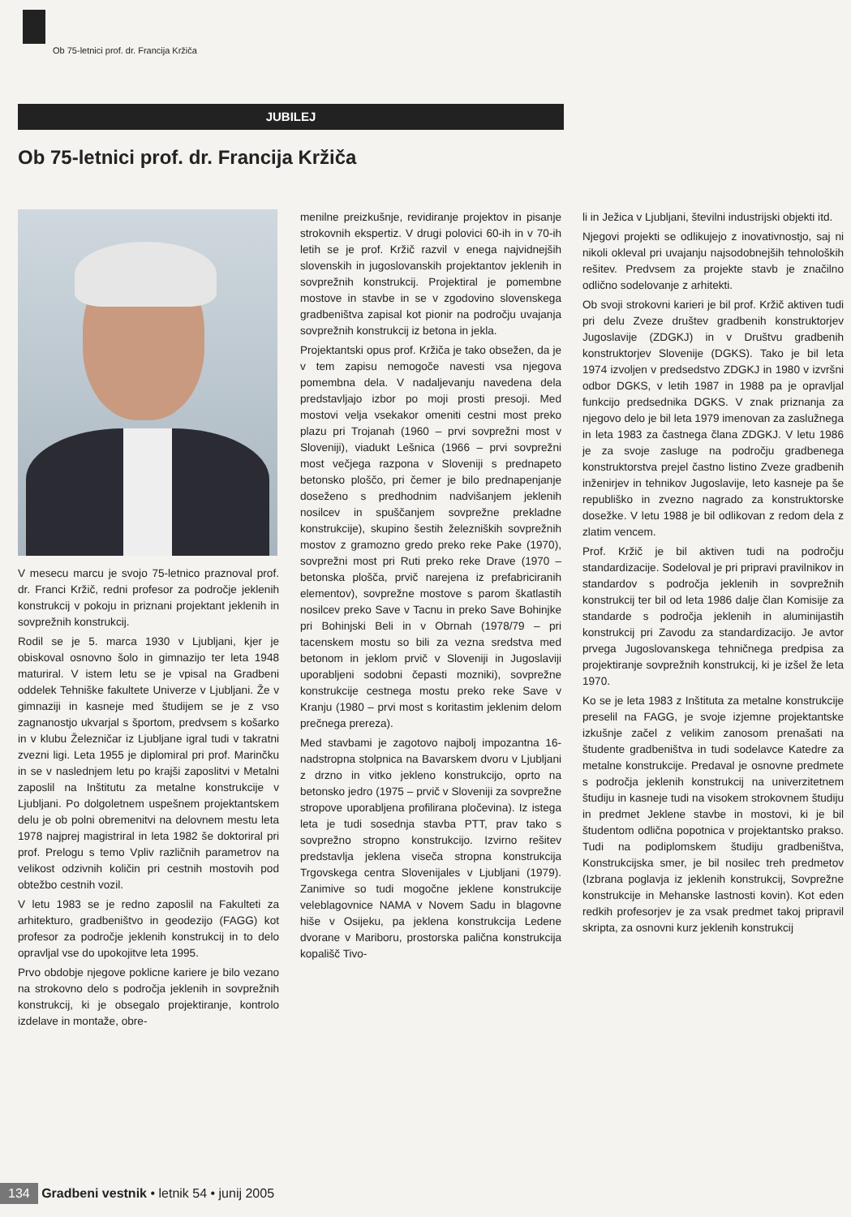Ob 75-letnici prof. dr. Francija Kržiča
JUBILEJ
Ob 75-letnici prof. dr. Francija Kržiča
V mesecu marcu je svojo 75-letnico praznoval prof. dr. Franci Kržič, redni profesor za področje jeklenih konstrukcij v pokoju in priznani projektant jeklenih in sovprežnih konstrukcij.
Rodil se je 5. marca 1930 v Ljubljani, kjer je obiskoval osnovno šolo in gimnazijo ter leta 1948 maturiral. V istem letu se je vpisal na Gradbeni oddelek Tehniške fakultete Univerze v Ljubljani. Že v gimnaziji in kasneje med študijem se je z vso zagnanostjo ukvarjal s športom, predvsem s košarko in v klubu Železničar iz Ljubljane igral tudi v takratni zvezni ligi. Leta 1955 je diplomiral pri prof. Marinčku in se v naslednjem letu po krajši zaposlitvi v Metalni zaposlil na Inštitutu za metalne konstrukcije v Ljubljani. Po dolgoletnem uspešnem projektantskem delu je ob polni obremenitvi na delovnem mestu leta 1978 najprej magistriral in leta 1982 še doktoriral pri prof. Prelogu s temo Vpliv različnih parametrov na velikost odzivnih količin pri cestnih mostovih pod obtežbo cestnih vozil.
V letu 1983 se je redno zaposlil na Fakulteti za arhitekturo, gradbeništvo in geodezijo (FAGG) kot profesor za področje jeklenih konstrukcij in to delo opravljal vse do upokojitve leta 1995.
Prvo obdobje njegove poklicne kariere je bilo vezano na strokovno delo s področja jeklenih in sovprežnih konstrukcij, ki je obsegalo projektiranje, kontrolo izdelave in montaže, obre-
menilne preizkušnje, revidiranje projektov in pisanje strokovnih ekspertiz. V drugi polovici 60-ih in v 70-ih letih se je prof. Kržič razvil v enega najvidnejših slovenskih in jugoslovanskih projektantov jeklenih in sovprežnih konstrukcij. Projektiral je pomembne mostove in stavbe in se v zgodovino slovenskega gradbeništva zapisal kot pionir na področju uvajanja sovprežnih konstrukcij iz betona in jekla.
Projektantski opus prof. Kržiča je tako obsežen, da je v tem zapisu nemogoče navesti vsa njegova pomembna dela. V nadaljevanju navedena dela predstavljajo izbor po moji prosti presoji. Med mostovi velja vsekakor omeniti cestni most preko plazu pri Trojanah (1960 – prvi sovprežni most v Sloveniji), viadukt Lešnica (1966 – prvi sovprežni most večjega razpona v Sloveniji s prednapeto betonsko ploščo, pri čemer je bilo prednapenjanje doseženo s predhodnim nadvišanjem jeklenih nosilcev in spuščanjem sovprežne prekladne konstrukcije), skupino šestih železniških sovprežnih mostov z gramozno gredo preko reke Pake (1970), sovprežni most pri Ruti preko reke Drave (1970 – betonska plošča, prvič narejena iz prefabriciranih elementov), sovprežne mostove s parom škatlastih nosilcev preko Save v Tacnu in preko Save Bohinjke pri Bohinjski Beli in v Obrnah (1978/79 – pri tacenskem mostu so bili za vezna sredstva med betonom in jeklom prvič v Sloveniji in Jugoslaviji uporabljeni sodobni čepasti mozniki), sovprežne konstrukcije cestnega mostu preko reke Save v Kranju (1980 – prvi most s koritastim jeklenim delom prečnega prereza).
Med stavbami je zagotovo najbolj impozantna 16-nadstropna stolpnica na Bavarskem dvoru v Ljubljani z drzno in vitko jekleno konstrukcijo, oprto na betonsko jedro (1975 – prvič v Sloveniji za sovprežne stropove uporabljena profilirana pločevina). Iz istega leta je tudi sosednja stavba PTT, prav tako s sovprežno stropno konstrukcijo. Izvirno rešitev predstavlja jeklena viseča stropna konstrukcija Trgovskega centra Slovenijales v Ljubljani (1979). Zanimive so tudi mogočne jeklene konstrukcije veleblagovnice NAMA v Novem Sadu in blagovne hiše v Osijeku, pa jeklena konstrukcija Ledene dvorane v Mariboru, prostorska palična konstrukcija kopališč Tivo-
li in Ježica v Ljubljani, številni industrijski objekti itd.
Njegovi projekti se odlikujejo z inovativnostjo, saj ni nikoli okleval pri uvajanju najsodobnejših tehnoloških rešitev. Predvsem za projekte stavb je značilno odlično sodelovanje z arhitekti.
Ob svoji strokovni karieri je bil prof. Kržič aktiven tudi pri delu Zveze društev gradbenih konstruktorjev Jugoslavije (ZDGKJ) in v Društvu gradbenih konstruktorjev Slovenije (DGKS). Tako je bil leta 1974 izvoljen v predsedstvo ZDGKJ in 1980 v izvršni odbor DGKS, v letih 1987 in 1988 pa je opravljal funkcijo predsednika DGKS. V znak priznanja za njegovo delo je bil leta 1979 imenovan za zaslužnega in leta 1983 za častnega člana ZDGKJ. V letu 1986 je za svoje zasluge na področju gradbenega konstruktorstva prejel častno listino Zveze gradbenih inženirjev in tehnikov Jugoslavije, leto kasneje pa še republiško in zvezno nagrado za konstruktorske dosežke. V letu 1988 je bil odlikovan z redom dela z zlatim vencem.
Prof. Kržič je bil aktiven tudi na področju standardizacije. Sodeloval je pri pripravi pravilnikov in standardov s področja jeklenih in sovprežnih konstrukcij ter bil od leta 1986 dalje član Komisije za standarde s področja jeklenih in aluminijastih konstrukcij pri Zavodu za standardizacijo. Je avtor prvega Jugoslovanskega tehničnega predpisa za projektiranje sovprežnih konstrukcij, ki je izšel že leta 1970.
Ko se je leta 1983 z Inštituta za metalne konstrukcije preselil na FAGG, je svoje izjemne projektantske izkušnje začel z velikim zanosom prenašati na študente gradbeništva in tudi sodelavce Katedre za metalne konstrukcije. Predaval je osnovne predmete s področja jeklenih konstrukcij na univerzitetnem študiju in kasneje tudi na visokem strokovnem študiju in predmet Jeklene stavbe in mostovi, ki je bil študentom odlična popotnica v projektantsko prakso. Tudi na podiplomskem študiju gradbeništva, Konstrukcijska smer, je bil nosilec treh predmetov (Izbrana poglavja iz jeklenih konstrukcij, Sovprežne konstrukcije in Mehanske lastnosti kovin). Kot eden redkih profesorjev je za vsak predmet takoj pripravil skripta, za osnovni kurz jeklenih konstrukcij
134 Gradbeni vestnik • letnik 54 • junij 2005